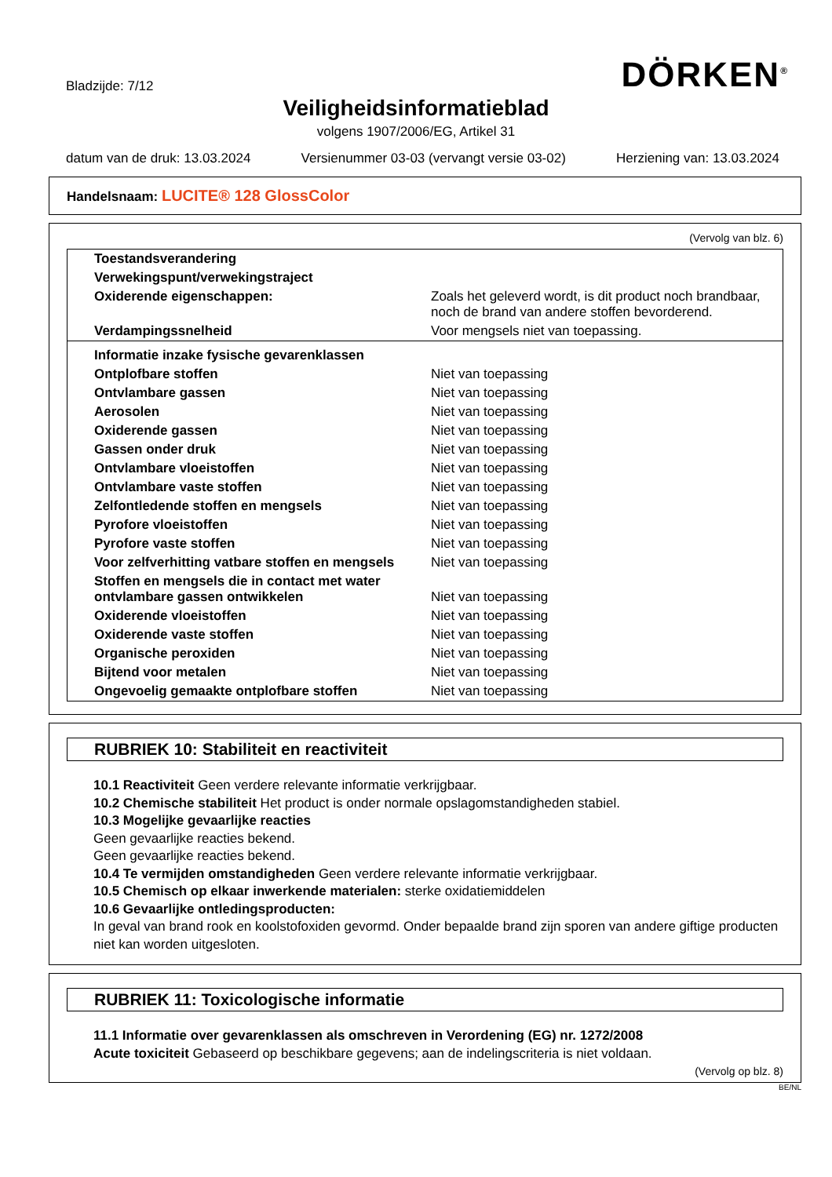Bladzijde: 7/12 DÖRKEN<sup>®</sup>
Veiligheidsinformatieblad
volgens 1907/2006/EG, Artikel 31
datum van de druk: 13.03.2024 Versienummer 03-03 (vervangt versie 03-02) Herziening van: 13.03.2024
Handelsnaam: LUCITE® 128 GlossColor
(Vervolg van blz. 6)
| Toestandsverandering | |
| Verwekingspunt/verwekingstraject | |
| Oxiderende eigenschappen: | Zoals het geleverd wordt, is dit product noch brandbaar, noch de brand van andere stoffen bevorderend. |
| Verdampingssnelheid | Voor mengsels niet van toepassing. |
| Informatie inzake fysische gevarenklassen | |
| Ontplofbare stoffen | Niet van toepassing |
| Ontvlambare gassen | Niet van toepassing |
| Aerosolen | Niet van toepassing |
| Oxiderende gassen | Niet van toepassing |
| Gassen onder druk | Niet van toepassing |
| Ontvlambare vloeistoffen | Niet van toepassing |
| Ontvlambare vaste stoffen | Niet van toepassing |
| Zelfontledende stoffen en mengsels | Niet van toepassing |
| Pyrofore vloeistoffen | Niet van toepassing |
| Pyrofore vaste stoffen | Niet van toepassing |
| Voor zelfverhitting vatbare stoffen en mengsels | Niet van toepassing |
| Stoffen en mengsels die in contact met water ontvlambare gassen ontwikkelen | Niet van toepassing |
| Oxiderende vloeistoffen | Niet van toepassing |
| Oxiderende vaste stoffen | Niet van toepassing |
| Organische peroxiden | Niet van toepassing |
| Bijtend voor metalen | Niet van toepassing |
| Ongevoelig gemaakte ontplofbare stoffen | Niet van toepassing |
RUBRIEK 10: Stabiliteit en reactiviteit
10.1 Reactiviteit Geen verdere relevante informatie verkrijgbaar.
10.2 Chemische stabiliteit Het product is onder normale opslagomstandigheden stabiel.
10.3 Mogelijke gevaarlijke reacties
Geen gevaarlijke reacties bekend.
Geen gevaarlijke reacties bekend.
10.4 Te vermijden omstandigheden Geen verdere relevante informatie verkrijgbaar.
10.5 Chemisch op elkaar inwerkende materialen: sterke oxidatiemiddelen
10.6 Gevaarlijke ontledingsproducten:
In geval van brand rook en koolstofoxiden gevormd. Onder bepaalde brand zijn sporen van andere giftige producten niet kan worden uitgesloten.
RUBRIEK 11: Toxicologische informatie
11.1 Informatie over gevarenklassen als omschreven in Verordening (EG) nr. 1272/2008
Acute toxiciteit Gebaseerd op beschikbare gegevens; aan de indelingscriteria is niet voldaan.
(Vervolg op blz. 8)
BE/NL